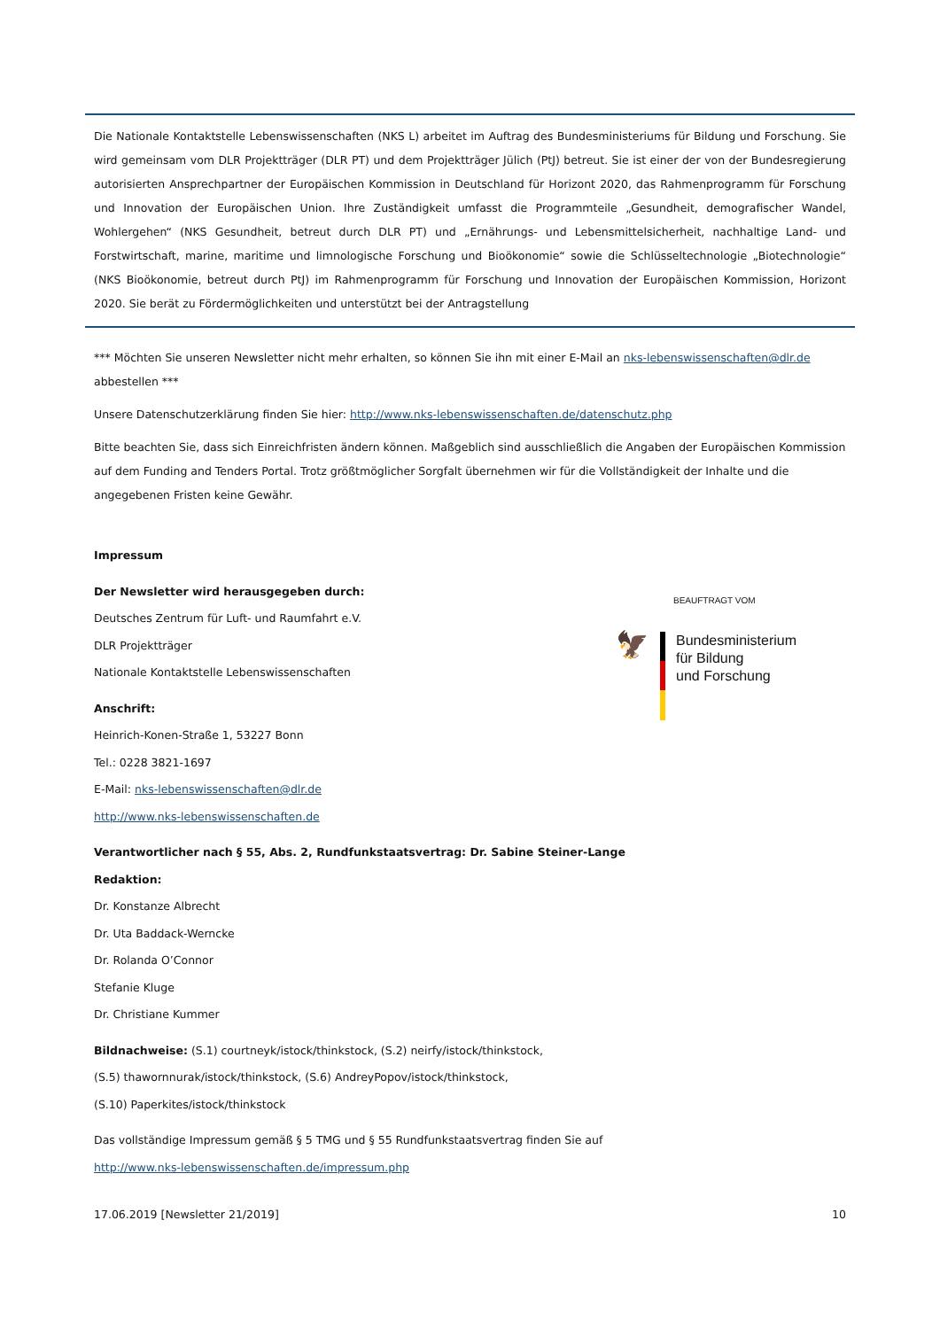Die Nationale Kontaktstelle Lebenswissenschaften (NKS L) arbeitet im Auftrag des Bundesministeriums für Bildung und Forschung. Sie wird gemeinsam vom DLR Projektträger (DLR PT) und dem Projektträger Jülich (PtJ) betreut. Sie ist einer der von der Bundesregierung autorisierten Ansprechpartner der Europäischen Kommission in Deutschland für Horizont 2020, das Rahmenprogramm für Forschung und Innovation der Europäischen Union. Ihre Zuständigkeit umfasst die Programmteile „Gesundheit, demografischer Wandel, Wohlergehen“ (NKS Gesundheit, betreut durch DLR PT) und „Ernährungs- und Lebensmittelsicherheit, nachhaltige Land- und Forstwirtschaft, marine, maritime und limnologische Forschung und Bioökonomie“ sowie die Schlüsseltechnologie „Biotechnologie“ (NKS Bioökonomie, betreut durch PtJ) im Rahmenprogramm für Forschung und Innovation der Europäischen Kommission, Horizont 2020. Sie berät zu Fördermöglichkeiten und unterstützt bei der Antragstellung
*** Möchten Sie unseren Newsletter nicht mehr erhalten, so können Sie ihn mit einer E-Mail an nks-lebenswissenschaften@dlr.de abbestellen ***
Unsere Datenschutzerklärung finden Sie hier: http://www.nks-lebenswissenschaften.de/datenschutz.php
Bitte beachten Sie, dass sich Einreichfristen ändern können. Maßgeblich sind ausschließlich die Angaben der Europäischen Kommission auf dem Funding and Tenders Portal. Trotz größtmöglicher Sorgfalt übernehmen wir für die Vollständigkeit der Inhalte und die angegebenen Fristen keine Gewähr.
Impressum
Der Newsletter wird herausgegeben durch:
Deutsches Zentrum für Luft- und Raumfahrt e.V.
DLR Projektträger
Nationale Kontaktstelle Lebenswissenschaften
Anschrift:
Heinrich-Konen-Straße 1, 53227 Bonn
Tel.: 0228 3821-1697
E-Mail: nks-lebenswissenschaften@dlr.de
http://www.nks-lebenswissenschaften.de
BEAUFTRAGT VOM
🦅
Bundesministerium
für Bildung
und Forschung
Verantwortlicher nach § 55, Abs. 2, Rundfunkstaatsvertrag: Dr. Sabine Steiner-Lange
Redaktion:
Dr. Konstanze Albrecht
Dr. Uta Baddack-Werncke
Dr. Rolanda O’Connor
Stefanie Kluge
Dr. Christiane Kummer
Bildnachweise: (S.1) courtneyk/istock/thinkstock, (S.2) neirfy/istock/thinkstock,
(S.5) thawornnurak/istock/thinkstock, (S.6) AndreyPopov/istock/thinkstock,
(S.10) Paperkites/istock/thinkstock
Das vollständige Impressum gemäß § 5 TMG und § 55 Rundfunkstaatsvertrag finden Sie auf
http://www.nks-lebenswissenschaften.de/impressum.php
17.06.2019 [Newsletter 21/2019] 10